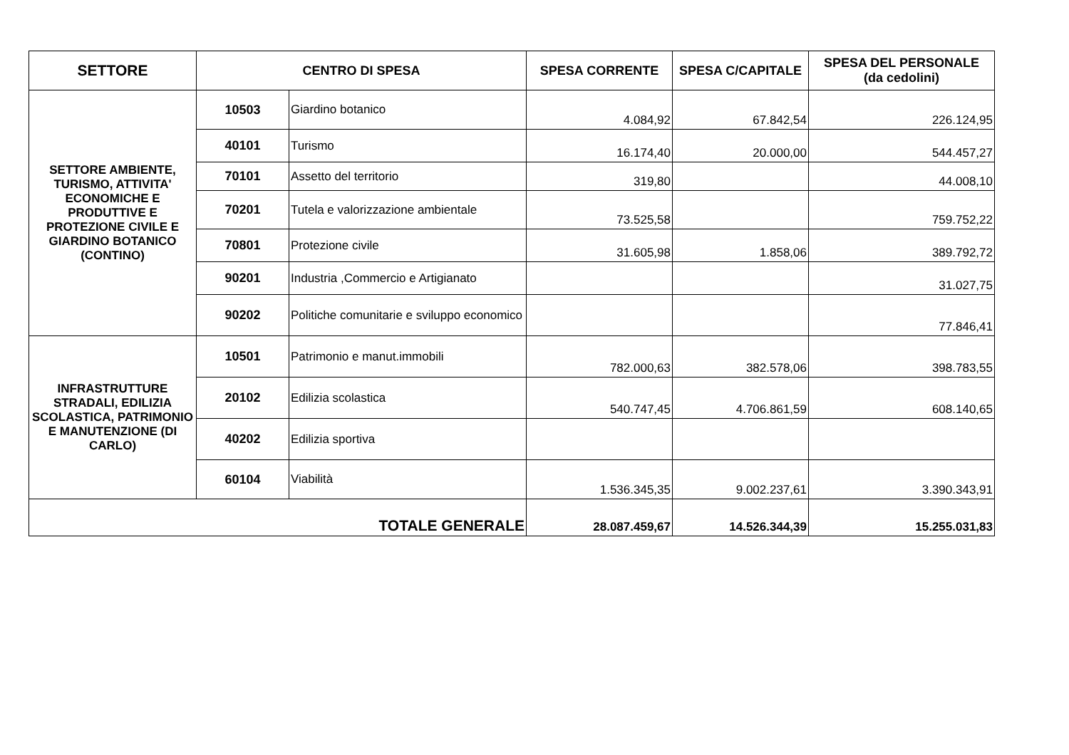| SETTORE | CENTRO DI SPESA | | SPESA CORRENTE | SPESA C/CAPITALE | SPESA DEL PERSONALE (da cedolini) |
| --- | --- | --- | --- | --- | --- |
| SETTORE AMBIENTE, TURISMO, ATTIVITA' ECONOMICHE E PRODUTTIVE E PROTEZIONE CIVILE E GIARDINO BOTANICO (CONTINO) | 10503 | Giardino botanico | 4.084,92 | 67.842,54 | 226.124,95 |
| | 40101 | Turismo | 16.174,40 | 20.000,00 | 544.457,27 |
| | 70101 | Assetto del territorio | 319,80 | | 44.008,10 |
| | 70201 | Tutela e valorizzazione ambientale | 73.525,58 | | 759.752,22 |
| | 70801 | Protezione civile | 31.605,98 | 1.858,06 | 389.792,72 |
| | 90201 | Industria ,Commercio e Artigianato | | | 31.027,75 |
| | 90202 | Politiche comunitarie e sviluppo economico | | | 77.846,41 |
| INFRASTRUTTURE STRADALI, EDILIZIA SCOLASTICA, PATRIMONIO E MANUTENZIONE (DI CARLO) | 10501 | Patrimonio e manut.immobili | 782.000,63 | 382.578,06 | 398.783,55 |
| | 20102 | Edilizia scolastica | 540.747,45 | 4.706.861,59 | 608.140,65 |
| | 40202 | Edilizia sportiva | | | |
| | 60104 | Viabilità | 1.536.345,35 | 9.002.237,61 | 3.390.343,91 |
| TOTALE GENERALE | | | 28.087.459,67 | 14.526.344,39 | 15.255.031,83 |